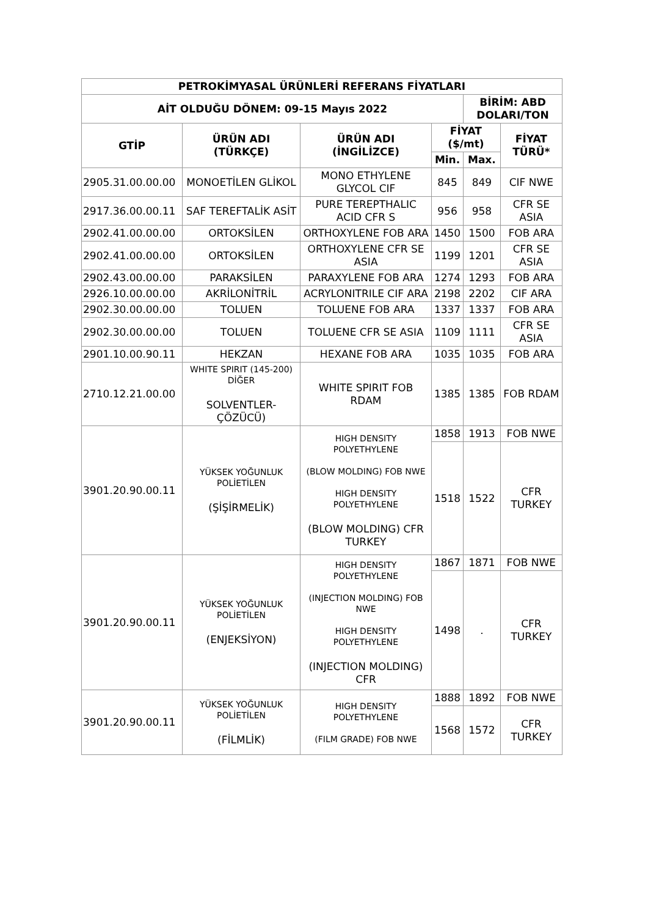| PETROKİMYASAL ÜRÜNLERİ REFERANS FİYATLARI | | | | | |
| --- | --- | --- | --- | --- | --- |
| AİT OLDUĞU DÖNEM: 09-15 Mayıs 2022 | | | | BİRİM: ABD DOLARI/TON | |
| GTİP | ÜRÜN ADI (TÜRKÇE) | ÜRÜN ADI (İNGİLİZCE) | FİYAT ($/mt) | | FİYAT TÜRÜ* |
| | | | Min. | Max. | |
| 2905.31.00.00.00 | MONOETİLEN GLİKOL | MONO ETHYLENE GLYCOL CIF | 845 | 849 | CIF NWE |
| 2917.36.00.00.11 | SAF TEREFTALİK ASİT | PURE TEREPTHALIC ACID CFR S | 956 | 958 | CFR SE ASIA |
| 2902.41.00.00.00 | ORTOKSİLEN | ORTHOXYLENE FOB ARA | 1450 | 1500 | FOB ARA |
| 2902.41.00.00.00 | ORTOKSİLEN | ORTHOXYLENE CFR SE ASIA | 1199 | 1201 | CFR SE ASIA |
| 2902.43.00.00.00 | PARAKSİLEN | PARAXYLENE FOB ARA | 1274 | 1293 | FOB ARA |
| 2926.10.00.00.00 | AKRİLONİTRİL | ACRYLONITRILE CIF ARA | 2198 | 2202 | CIF ARA |
| 2902.30.00.00.00 | TOLUEN | TOLUENE FOB ARA | 1337 | 1337 | FOB ARA |
| 2902.30.00.00.00 | TOLUEN | TOLUENE CFR SE ASIA | 1109 | 1111 | CFR SE ASIA |
| 2901.10.00.90.11 | HEKZAN | HEXANE FOB ARA | 1035 | 1035 | FOB ARA |
| 2710.12.21.00.00 | WHITE SPIRIT (145-200) DİĞER SOLVENTLER-ÇÖZÜCÜ) | WHITE SPIRIT FOB RDAM | 1385 | 1385 | FOB RDAM |
| 3901.20.90.00.11 | YÜKSEK YOĞUNLUK POLİETİLEN (ŞİŞİRMELİK) | HIGH DENSITY POLYETHYLENE (BLOW MOLDING) FOB NWE HIGH DENSITY POLYETHYLENE (BLOW MOLDING) CFR TURKEY | 1858 | 1913 | FOB NWE |
| | | | 1518 | 1522 | CFR TURKEY |
| 3901.20.90.00.11 | YÜKSEK YOĞUNLUK POLİETİLEN (ENJEKSİYON) | HIGH DENSITY POLYETHYLENE (INJECTION MOLDING) FOB NWE HIGH DENSITY POLYETHYLENE (INJECTION MOLDING) CFR | 1867 | 1871 | FOB NWE |
| | | | 1498 | . | CFR TURKEY |
| 3901.20.90.00.11 | YÜKSEK YOĞUNLUK POLİETİLEN (FİLMLİK) | HIGH DENSITY POLYETHYLENE (FILM GRADE) FOB NWE | 1888 | 1892 | FOB NWE |
| | | | 1568 | 1572 | CFR TURKEY |